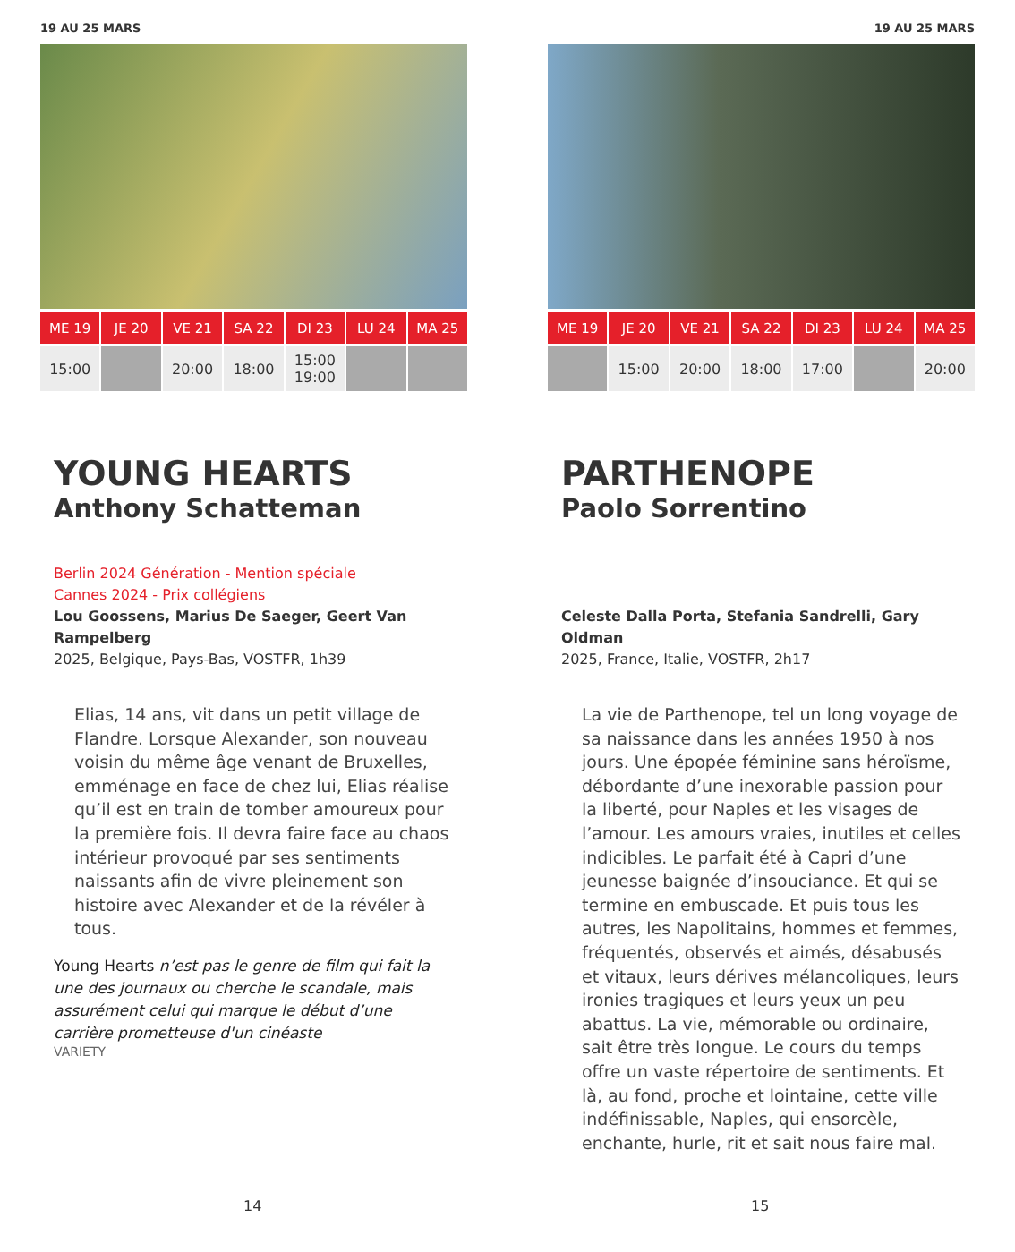19 AU 25 MARS
| ME 19 | JE 20 | VE 21 | SA 22 | DI 23 | LU 24 | MA 25 |
| --- | --- | --- | --- | --- | --- | --- |
| 15:00 | | 20:00 | 18:00 | 15:00 19:00 | | |
YOUNG HEARTS
Anthony Schatteman
Berlin 2024 Génération - Mention spéciale
Cannes 2024 - Prix collégiens
Lou Goossens, Marius De Saeger, Geert Van Rampelberg
2025, Belgique, Pays-Bas, VOSTFR, 1h39
Elias, 14 ans, vit dans un petit village de Flandre. Lorsque Alexander, son nouveau voisin du même âge venant de Bruxelles, emménage en face de chez lui, Elias réalise qu’il est en train de tomber amoureux pour la première fois. Il devra faire face au chaos intérieur provoqué par ses sentiments naissants afin de vivre pleinement son histoire avec Alexander et de la révéler à tous.
Young Hearts n’est pas le genre de film qui fait la une des journaux ou cherche le scandale, mais assurément celui qui marque le début d’une carrière prometteuse d'un cinéaste
VARIETY
14
19 AU 25 MARS
| ME 19 | JE 20 | VE 21 | SA 22 | DI 23 | LU 24 | MA 25 |
| --- | --- | --- | --- | --- | --- | --- |
| | 15:00 | 20:00 | 18:00 | 17:00 | | 20:00 |
PARTHENOPE
Paolo Sorrentino
Celeste Dalla Porta, Stefania Sandrelli, Gary Oldman
2025, France, Italie, VOSTFR, 2h17
La vie de Parthenope, tel un long voyage de sa naissance dans les années 1950 à nos jours. Une épopée féminine sans héroïsme, débordante d’une inexorable passion pour la liberté, pour Naples et les visages de l’amour. Les amours vraies, inutiles et celles indicibles. Le parfait été à Capri d’une jeunesse baignée d’insouciance. Et qui se termine en embuscade. Et puis tous les autres, les Napolitains, hommes et femmes, fréquentés, observés et aimés, désabusés et vitaux, leurs dérives mélancoliques, leurs ironies tragiques et leurs yeux un peu abattus. La vie, mémorable ou ordinaire, sait être très longue. Le cours du temps offre un vaste répertoire de sentiments. Et là, au fond, proche et lointaine, cette ville indéfinissable, Naples, qui ensorcèle, enchante, hurle, rit et sait nous faire mal.
15